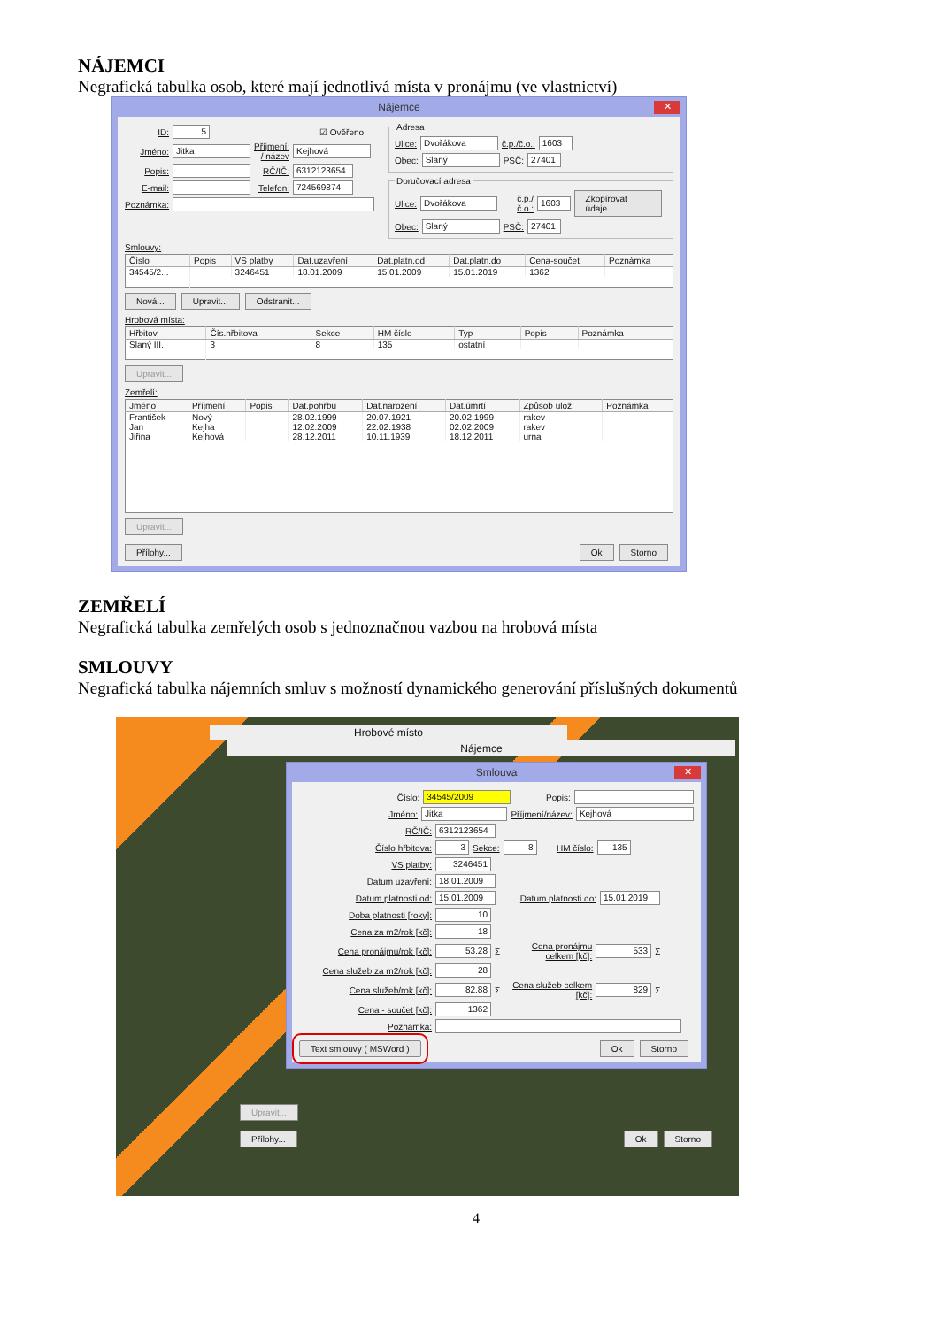NÁJEMCI
Negrafická tabulka osob, které mají jednotlivá místa v pronájmu (ve vlastnictví)
Nájemce ✕
ID: 5 ☑ Ověřeno
Jméno: Jitka Příjmení: / název Kejhová
Popis: RČ/IČ: 6312123654
E-mail: Telefon: 724569874
Poznámka:
Adresa
Ulice: Dvořákova č.p./č.o.: 1603
Obec: Slaný PSČ: 27401
Doručovací adresa
Ulice: Dvořákova č.p./č.o.: 1603 Zkopírovat údaje
Obec: Slaný PSČ: 27401
Smlouvy:
| Číslo | Popis | VS platby | Dat.uzavření | Dat.platn.od | Dat.platn.do | Cena-součet | Poznámka |
| --- | --- | --- | --- | --- | --- | --- | --- |
| 34545/2... | | 3246451 | 18.01.2009 | 15.01.2009 | 15.01.2019 | 1362 | |
Nová... Upravit... Odstranit...
Hrobová místa:
| Hřbitov | Čís.hřbitova | Sekce | HM číslo | Typ | Popis | Poznámka |
| --- | --- | --- | --- | --- | --- | --- |
| Slaný III. | 3 | 8 | 135 | ostatní | | |
Upravit...
Zemřelí:
| Jméno | Příjmení | Popis | Dat.pohřbu | Dat.narození | Dat.úmrtí | Způsob ulož. | Poznámka |
| --- | --- | --- | --- | --- | --- | --- | --- |
| František | Nový | | 28.02.1999 | 20.07.1921 | 20.02.1999 | rakev | |
| Jan | Kejha | | 12.02.2009 | 22.02.1938 | 02.02.2009 | rakev | |
| Jiřina | Kejhová | | 28.12.2011 | 10.11.1939 | 18.12.2011 | urna | |
Upravit...
Přílohy... Ok Storno
ZEMŘELÍ
Negrafická tabulka zemřelých osob s jednoznačnou vazbou na hrobová místa
SMLOUVY
Negrafická tabulka nájemních smluv s možností dynamického generování příslušných dokumentů
Hrobové místo
Nájemce
Smlouva ✕
Číslo: 34545/2009 Popis:
Jméno: Jitka Příjmení/název: Kejhová
RČ/IČ: 6312123654
Číslo hřbitova: 3 Sekce: 8 HM číslo: 135
VS platby: 3246451
Datum uzavření: 18.01.2009
Datum platnosti od: 15.01.2009 Datum platnosti do: 15.01.2019
Doba platnosti [roky]: 10
Cena za m2/rok [kč]: 18
Cena pronájmu/rok [kč]: 53.28 Σ Cena pronájmu celkem [kč]: 533 Σ
Cena služeb za m2/rok [kč]: 28
Cena služeb/rok [kč]: 82.88 Σ Cena služeb celkem [kč]: 829 Σ
Cena - součet [kč]: 1362
Poznámka:
Text smlouvy ( MSWord ) Ok Storno
Upravit...
Přílohy... Ok Storno
4